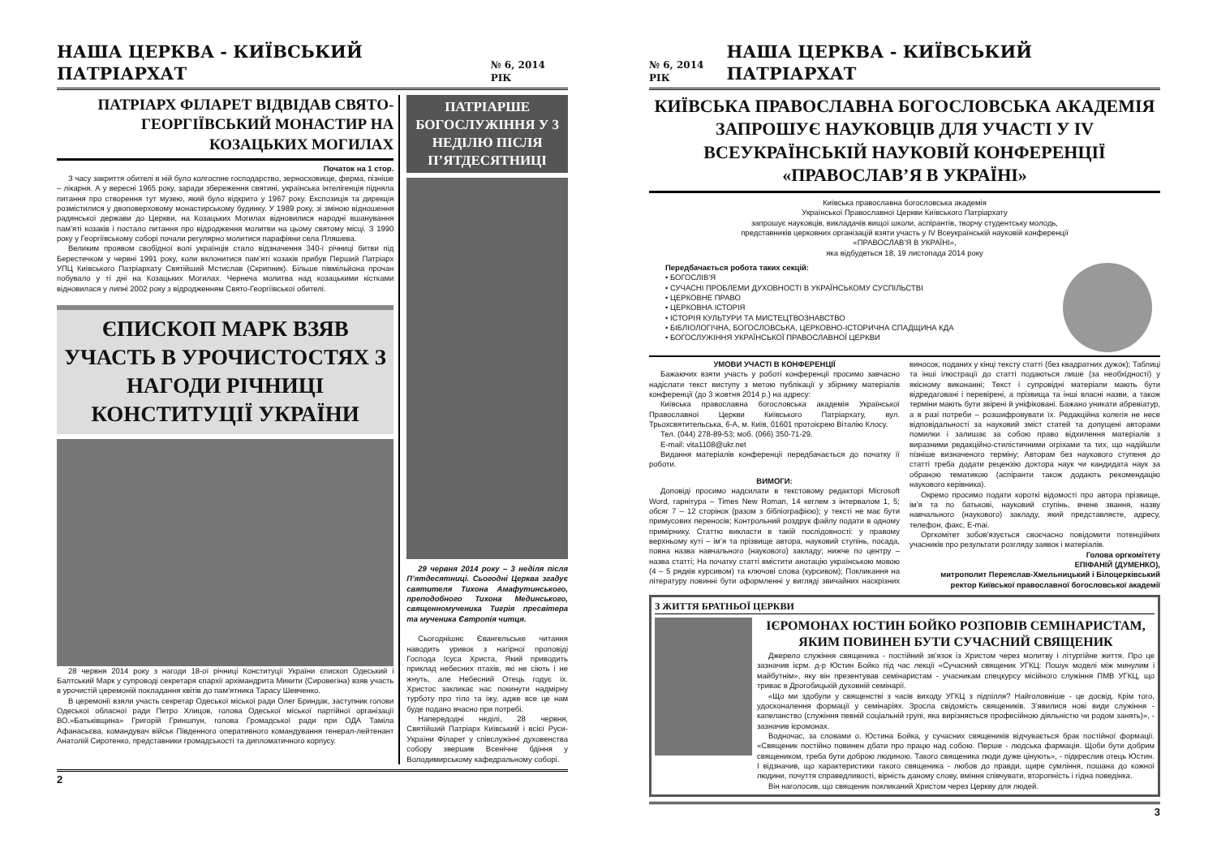НАША ЦЕРКВА - КИЇВСЬКИЙ ПАТРІАРХАТ № 6, 2014 РІК
ПАТРІАРХ ФІЛАРЕТ ВІДВІДАВ СВЯТО-ГЕОРГІЇВСЬКИЙ МОНАСТИР НА КОЗАЦЬКИХ МОГИЛАХ
Початок на 1 стор.
З часу закриття обителі в ній було колгоспне господарство, зерносховище, ферма, пізніше – лікарня. А у вересні 1965 року, заради збереження святині, українська інтелігенція підняла питання про створення тут музею, який було відкрито у 1967 року. Експозиція та дирекція розмістилися у двоповерховому монастирському будинку. У 1989 року, зі зміною відношення радянської держави до Церкви, на Козацьких Могилах відновилися народні вшанування пам’яті козаків і постало питання про відродження молитви на цьому святому місці. З 1990 року у Георгіївському соборі почали регулярно молитися парафіяни села Пляшева.
Великим проявом свобідної волі українців стало відзначення 340-ї річниці битви під Берестечком у червні 1991 року, коли вклонитися пам’яті козаків прибув Перший Патріарх УПЦ Київського Патріархату Святійший Мстислав (Скрипник). Більше півмільйона прочан побувало у ті дні на Козацьких Могилах. Чернеча молитва над козацькими кістками відновилася у липні 2002 року з відродженням Свято-Георгіївської обителі.
ЄПИСКОП МАРК ВЗЯВ УЧАСТЬ В УРОЧИСТОСТЯХ З НАГОДИ РІЧНИЦІ КОНСТИТУЦІЇ УКРАЇНИ
28 червня 2014 року з нагоди 18-ої річниці Конституції України єпископ Одеський і Балтський Марк у супроводі секретаря єпархії архімандрита Микити (Сировегіна) взяв участь в урочистій церемоній покладання квітів до пам’ятника Тарасу Шевченко.
В церемонії взяли участь секретар Одеської міської ради Олег Бриндак, заступник голови Одеської обласної ради Петро Хлицов, голова Одеської міської партійної організації ВО.»Батьківщина» Григорій Гриншпун, голова Громадської ради при ОДА Таміла Афанасьєва, командувач військ Південного оперативного командування генерал-лейтенант Анатолій Сиротенко, представники громадськості та дипломатичного корпусу.
ПАТРІАРШЕ БОГОСЛУЖІННЯ У 3 НЕДІЛЮ ПІСЛЯ П’ЯТДЕСЯТНИЦІ
29 червня 2014 року – 3 неділя після П’ятдесятниці. Сьогодні Церква згадує святителя Тихона Амафутинського, преподобного Тихона Мединського, священномученика Тигрія пресвітера та мученика Євтропія читця.
Сьогоднішнє Євангельське читання наводить уривок з нагірної проповіді Господа Ісуса Христа, Який приводить приклад небесних птахів, які не сіють і не жнуть, але Небесний Отець годує їх. Христос закликає нас покинути надмірну турботу про тіло та їжу, адже все це нам буде подано вчасно при потребі.
Напередодні неділі, 28 червня, Святійший Патріарх Київський і всієї Руси-України Філарет у співслужінні духовенства собору звершив Всенічне бдіння у Володимирському кафедральному соборі.
2
№ 6, 2014 РІК НАША ЦЕРКВА - КИЇВСЬКИЙ ПАТРІАРХАТ
КИЇВСЬКА ПРАВОСЛАВНА БОГОСЛОВСЬКА АКАДЕМІЯ ЗАПРОШУЄ НАУКОВЦІВ ДЛЯ УЧАСТІ У IV ВСЕУКРАЇНСЬКІЙ НАУКОВІЙ КОНФЕРЕНЦІЇ «ПРАВОСЛАВ’Я В УКРАЇНІ»
Київська православна богословська академія
Української Православної Церкви Київського Патріархату
запрошує науковців, викладачів вищої школи, аспірантів, творчу студентську молодь,
представників церковних організацій взяти участь у IV Всеукраїнській науковій конференції
«ПРАВОСЛАВ’Я В УКРАЇНІ»,
яка відбудеться 18, 19 листопада 2014 року
Передбачається робота таких секцій:
• БОГОСЛІВ’Я
• СУЧАСНІ ПРОБЛЕМИ ДУХОВНОСТІ В УКРАЇНСЬКОМУ СУСПІЛЬСТВІ
• ЦЕРКОВНЕ ПРАВО
• ЦЕРКОВНА ІСТОРІЯ
• ІСТОРІЯ КУЛЬТУРИ ТА МИСТЕЦТВОЗНАВСТВО
• БІБЛІОЛОГІЧНА, БОГОСЛОВСЬКА, ЦЕРКОВНО-ІСТОРИЧНА СПАДЩИНА КДА
• БОГОСЛУЖІННЯ УКРАЇНСЬКОЇ ПРАВОСЛАВНОЇ ЦЕРКВИ
УМОВИ УЧАСТІ В КОНФЕРЕНЦІЇ
Бажаючих взяти участь у роботі конференції просимо завчасно надіслати текст виступу з метою публікації у збірнику матеріалів конференції (до 3 жовтня 2014 р.) на адресу:
Київська православна богословська академія Української Православної Церкви Київського Патріархату, вул. Трьохсвятительська, 6-А, м. Київ, 01601 протоієрею Віталію Клосу.
Тел. (044) 278-89-53; моб. (066) 350-71-29.
E-mail: vita1108@ukr.net
Видання матеріалів конференції передбачається до початку її роботи.
ВИМОГИ:
Доповіді просимо надсилати в текстовому редакторі Microsoft Word, гарнітура – Times New Roman, 14 кеглем з інтервалом 1, 5; обсяг 7 – 12 сторінок (разом з бібліографією); у тексті не має бути примусових переносів; Контрольний роздрук файлу подати в одному примірнику. Статтю викласти в такій послідовності: у правому верхньому куті – ім’я та прізвище автора, науковий ступінь, посада, повна назва навчального (наукового) закладу; нижче по центру – назва статті; На початку статті вмістити анотацію українською мовою (4 – 5 рядків курсивом) та ключові слова (курсивом); Покликання на літературу повинні бути оформленні у вигляді звичайних наскрізних виносок, поданих у кінці тексту статті (без квадратних дужок); Таблиці та інші ілюстрації до статті подаються лише (за необхідності) у якісному виконанні; Текст і супровідні матеріали мають бути відредаговані і перевірені, а прізвища та інші власні назви, а також терміни мають бути звірені й уніфіковані. Бажано уникати абревіатур, а в разі потреби – розшифровувати їх. Редакційна колегія не несе відповідальності за науковий зміст статей та допущені авторами помилки і залишає за собою право відхилення матеріалів з виразними редакційно-стилістичними огріхами та тих, що надійшли пізніше визначеного терміну; Авторам без наукового ступеня до статті треба додати рецензію доктора наук чи кандидата наук за обраною тематикою (аспіранти також додають рекомендацію наукового керівника).
Окремо просимо подати короткі відомості про автора прізвище, ім’я та по батькові, науковий ступінь, вчене звання, назву навчального (наукового) закладу, який представляєте, адресу, телефон, факс, E-mai.
Оргкомітет зобов’язується своєчасно повідомити потенційних учасників про результати розгляду заявок і матеріалів.
Голова оргкомітету
ЕПІФАНІЙ (ДУМЕНКО),
митрополит Переяслав-Хмельницький і Білоцерківський
ректор Київської православної богословської академії
З ЖИТТЯ БРАТНЬОЇ ЦЕРКВИ
ІЄРОМОНАХ ЮСТИН БОЙКО РОЗПОВІВ СЕМІНАРИСТАМ, ЯКИМ ПОВИНЕН БУТИ СУЧАСНИЙ СВЯЩЕНИК
Джерело служіння священика - постійний зв’язок із Христом через молитву і літургійне життя. Про це зазначив ієрм. д-р Юстин Бойко під час лекції «Сучасний священик УГКЦ: Пошук моделі між минулим і майбутнім», яку він презентував семінаристам - учасникам спецкурсу місійного служіння ПМВ УГКЦ, що триває в Дрогобицькій духовній семінарії.
«Що ми здобули у священстві з часів виходу УГКЦ з підпілля? Найголовніше - це досвід. Крім того, удосконалення формації у семінаріях. Зросла свідомість священиків. З’явилися нові види служіння - капеланство (служіння певній соціальній групі, яка вирізняється професійною діяльністю чи родом занять)», - зазначив ієромонах.
Водночас, за словами о. Юстина Бойка, у сучасних священиків відчувається брак постійної формації. «Священик постійно повинен дбати про працю над собою. Перше - людська фармація. Щоби бути добрим священиком, треба бути доброю людиною. Такого священика люди дуже цінують», - підкреслив отець Юстин. І відзначив, що характеристики такого священика - любов до правди, щире сумління, пошана до кожної людини, почуття справедливості, вірність даному слову, вміння співчувати, второпність і гідна поведінка.
Він наголосив, що священик покликаний Христом через Церкву для людей.
3